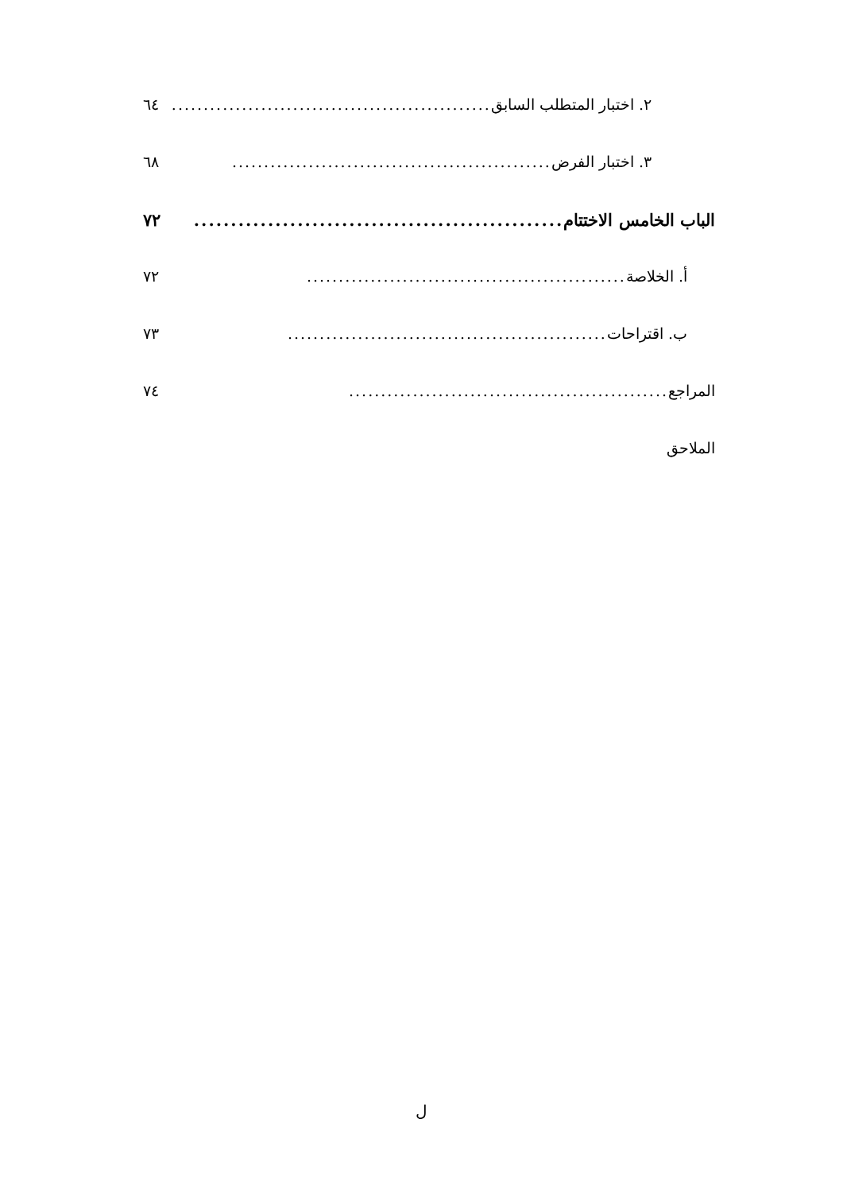٢. اختبار المتطلب السابق.................................................. ٦٤
٣. اختبار الفرض.................................................. ٦٨
الباب الخامس الاختتام.................................................. ٧٢
أ. الخلاصة .................................................. ٧٢
ب. اقتراحات.................................................. ٧٣
المراجع.................................................. ٧٤
الملاحق
ل